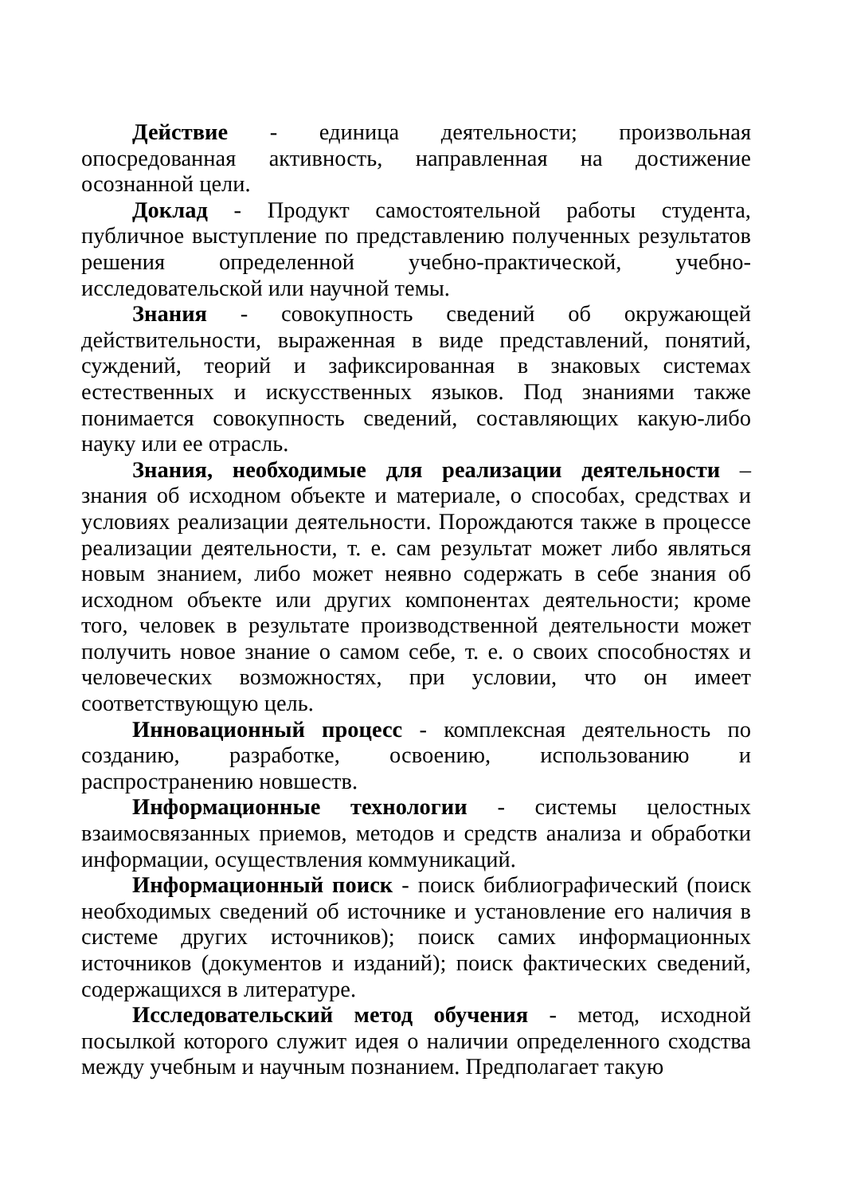Действие - единица деятельности; произвольная опосредованная активность, направленная на достижение осознанной цели.
Доклад - Продукт самостоятельной работы студента, публичное выступление по представлению полученных результатов решения определенной учебно-практической, учебно-исследовательской или научной темы.
Знания - совокупность сведений об окружающей действительности, выраженная в виде представлений, понятий, суждений, теорий и зафиксированная в знаковых системах естественных и искусственных языков. Под знаниями также понимается совокупность сведений, составляющих какую-либо науку или ее отрасль.
Знания, необходимые для реализации деятельности – знания об исходном объекте и материале, о способах, средствах и условиях реализации деятельности. Порождаются также в процессе реализации деятельности, т. е. сам результат может либо являться новым знанием, либо может неявно содержать в себе знания об исходном объекте или других компонентах деятельности; кроме того, человек в результате производственной деятельности может получить новое знание о самом себе, т. е. о своих способностях и человеческих возможностях, при условии, что он имеет соответствующую цель.
Инновационный процесс - комплексная деятельность по созданию, разработке, освоению, использованию и распространению новшеств.
Информационные технологии - системы целостных взаимосвязанных приемов, методов и средств анализа и обработки информации, осуществления коммуникаций.
Информационный поиск - поиск библиографический (поиск необходимых сведений об источнике и установление его наличия в системе других источников); поиск самих информационных источников (документов и изданий); поиск фактических сведений, содержащихся в литературе.
Исследовательский метод обучения - метод, исходной посылкой которого служит идея о наличии определенного сходства между учебным и научным познанием. Предполагает такую